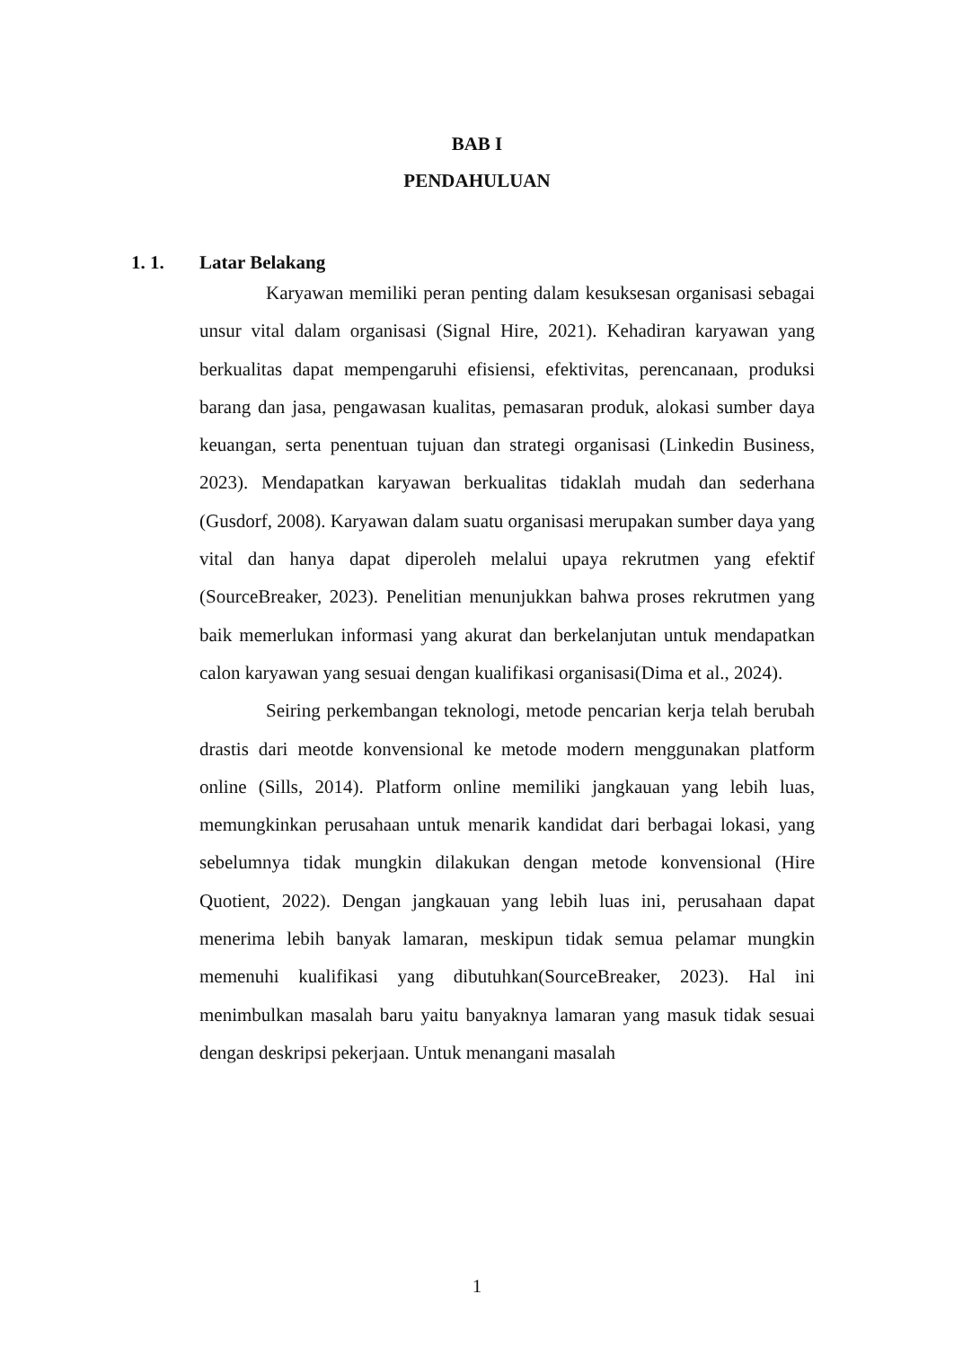BAB I
PENDAHULUAN
1. 1. Latar Belakang
Karyawan memiliki peran penting dalam kesuksesan organisasi sebagai unsur vital dalam organisasi (Signal Hire, 2021). Kehadiran karyawan yang berkualitas dapat mempengaruhi efisiensi, efektivitas, perencanaan, produksi barang dan jasa, pengawasan kualitas, pemasaran produk, alokasi sumber daya keuangan, serta penentuan tujuan dan strategi organisasi (Linkedin Business, 2023). Mendapatkan karyawan berkualitas tidaklah mudah dan sederhana (Gusdorf, 2008). Karyawan dalam suatu organisasi merupakan sumber daya yang vital dan hanya dapat diperoleh melalui upaya rekrutmen yang efektif (SourceBreaker, 2023). Penelitian menunjukkan bahwa proses rekrutmen yang baik memerlukan informasi yang akurat dan berkelanjutan untuk mendapatkan calon karyawan yang sesuai dengan kualifikasi organisasi(Dima et al., 2024).
Seiring perkembangan teknologi, metode pencarian kerja telah berubah drastis dari meotde konvensional ke metode modern menggunakan platform online (Sills, 2014). Platform online memiliki jangkauan yang lebih luas, memungkinkan perusahaan untuk menarik kandidat dari berbagai lokasi, yang sebelumnya tidak mungkin dilakukan dengan metode konvensional (Hire Quotient, 2022). Dengan jangkauan yang lebih luas ini, perusahaan dapat menerima lebih banyak lamaran, meskipun tidak semua pelamar mungkin memenuhi kualifikasi yang dibutuhkan(SourceBreaker, 2023). Hal ini menimbulkan masalah baru yaitu banyaknya lamaran yang masuk tidak sesuai dengan deskripsi pekerjaan. Untuk menangani masalah
1